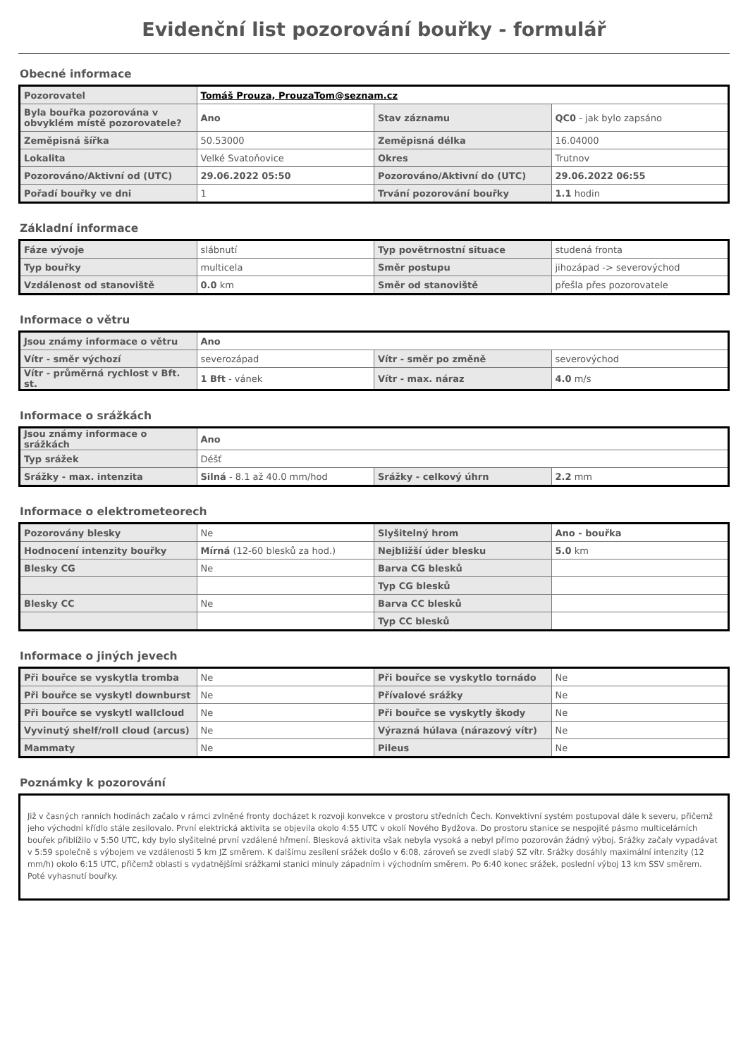Evidenční list pozorování bouřky - formulář
Obecné informace
| Pozorovatel | Tomáš Prouza, ProuzaTom@seznam.cz | | |
| Byla bouřka pozorována v obvyklém místě pozorovatele? | Ano | Stav záznamu | QC0 - jak bylo zapsáno |
| Zeměpisná šířka | 50.53000 | Zeměpisná délka | 16.04000 |
| Lokalita | Velké Svatoňovice | Okres | Trutnov |
| Pozorováno/Aktivní od (UTC) | 29.06.2022 05:50 | Pozorováno/Aktivní do (UTC) | 29.06.2022 06:55 |
| Pořadí bouřky ve dni | 1 | Trvání pozorování bouřky | 1.1 hodin |
Základní informace
| Fáze vývoje | slábnutí | Typ povětrnostní situace | studená fronta |
| Typ bouřky | multicela | Směr postupu | jihozápad -> severovýchod |
| Vzdálenost od stanoviště | 0.0 km | Směr od stanoviště | přešla přes pozorovatele |
Informace o větru
| Jsou známy informace o větru | Ano | | |
| Vítr - směr výchozí | severozápad | Vítr - směr po změně | severovýchod |
| Vítr - průměrná rychlost v Bft. st. | 1 Bft - vánek | Vítr - max. náraz | 4.0 m/s |
Informace o srážkách
| Jsou známy informace o srážkách | Ano | | |
| Typ srážek | Déšť | | |
| Srážky - max. intenzita | Silná - 8.1 až 40.0 mm/hod | Srážky - celkový úhrn | 2.2 mm |
Informace o elektrometeorech
| Pozorovány blesky | Ne | Slyšitelný hrom | Ano - bouřka |
| Hodnocení intenzity bouřky | Mírná (12-60 blesků za hod.) | Nejbližší úder blesku | 5.0 km |
| Blesky CG | Ne | Barva CG blesků | |
| | | Typ CG blesků | |
| Blesky CC | Ne | Barva CC blesků | |
| | | Typ CC blesků | |
Informace o jiných jevech
| Při bouřce se vyskytla tromba | Ne | Při bouřce se vyskytlo tornádo | Ne |
| Při bouřce se vyskytl downburst | Ne | Přívalové srážky | Ne |
| Při bouřce se vyskytl wallcloud | Ne | Při bouřce se vyskytly škody | Ne |
| Vyvinutý shelf/roll cloud (arcus) | Ne | Výrazná húlava (nárazový vítr) | Ne |
| Mammaty | Ne | Pileus | Ne |
Poznámky k pozorování
Již v časných ranních hodinách začalo v rámci zvlněné fronty docházet k rozvoji konvekce v prostoru středních Čech. Konvektivní systém postupoval dále k severu, přičemž jeho východní křídlo stále zesilovalo. První elektrická aktivita se objevila okolo 4:55 UTC v okolí Nového Bydžova. Do prostoru stanice se nespojité pásmo multicelárních bouřek přiblížilo v 5:50 UTC, kdy bylo slyšitelné první vzdálené hřmení. Blesková aktivita však nebyla vysoká a nebyl přímo pozorován žádný výboj. Srážky začaly vypadávat v 5:59 společně s výbojem ve vzdálenosti 5 km JZ směrem. K dalšímu zesílení srážek došlo v 6:08, zároveň se zvedl slabý SZ vítr. Srážky dosáhly maximální intenzity (12 mm/h) okolo 6:15 UTC, přičemž oblasti s vydatnějšími srážkami stanici minuly západním i východním směrem. Po 6:40 konec srážek, poslední výboj 13 km SSV směrem. Poté vyhasnutí bouřky.